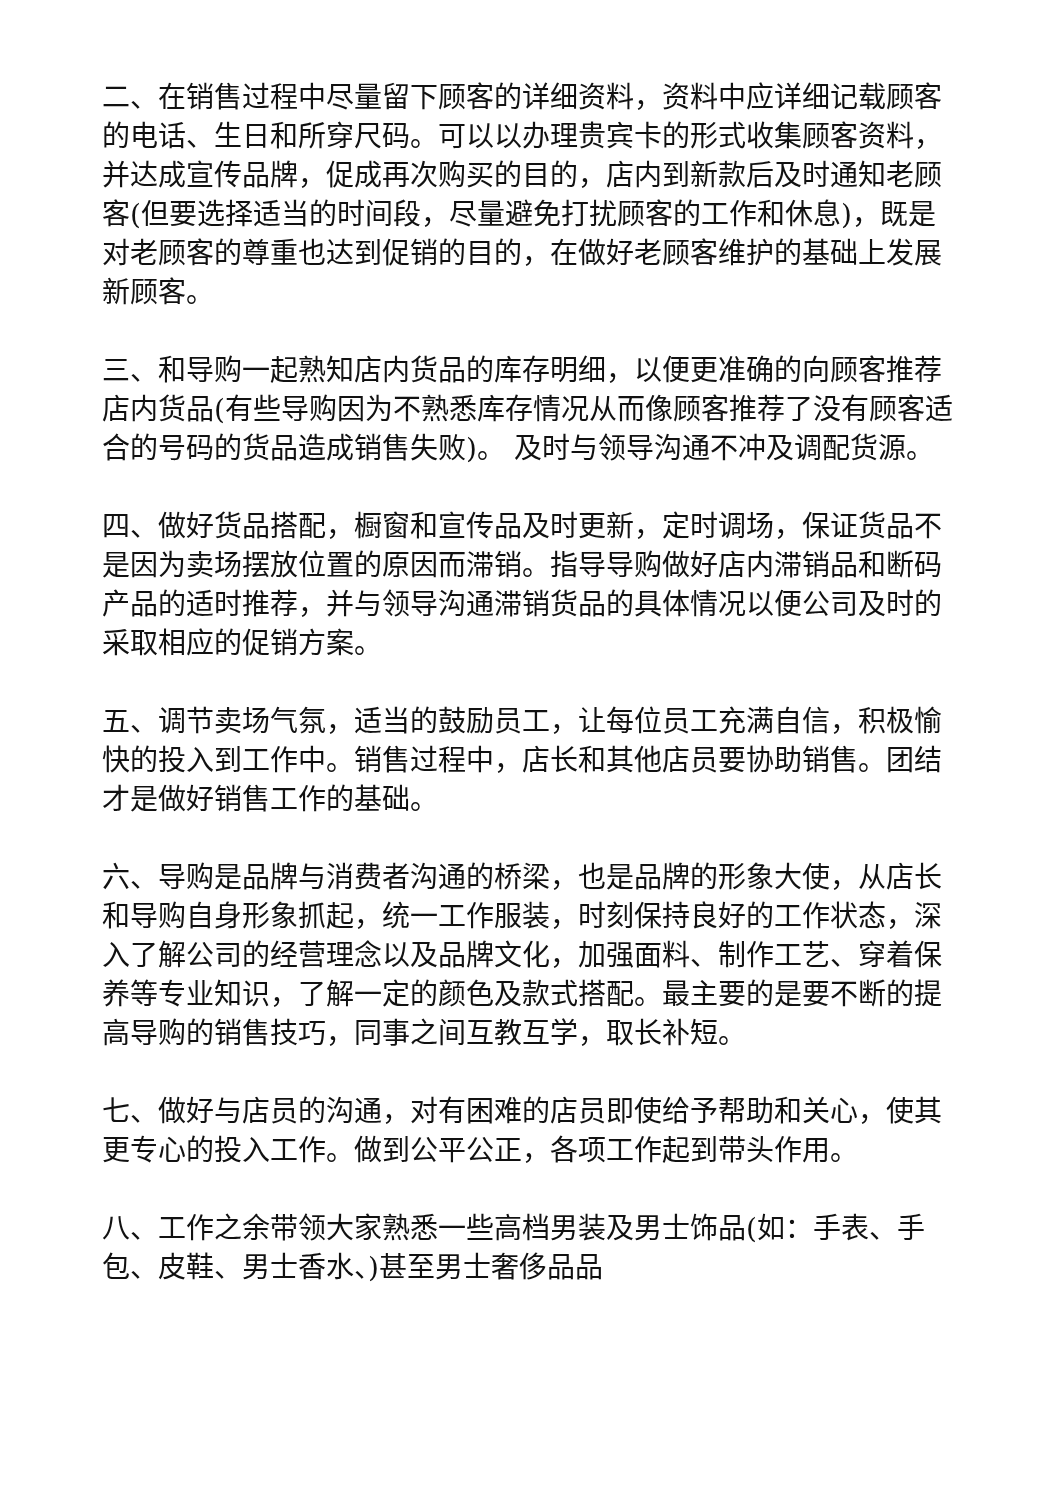二、在销售过程中尽量留下顾客的详细资料，资料中应详细记载顾客的电话、生日和所穿尺码。可以以办理贵宾卡的形式收集顾客资料，并达成宣传品牌，促成再次购买的目的，店内到新款后及时通知老顾客(但要选择适当的时间段，尽量避免打扰顾客的工作和休息)，既是对老顾客的尊重也达到促销的目的，在做好老顾客维护的基础上发展新顾客。
三、和导购一起熟知店内货品的库存明细，以便更准确的向顾客推荐店内货品(有些导购因为不熟悉库存情况从而像顾客推荐了没有顾客适合的号码的货品造成销售失败)。 及时与领导沟通不冲及调配货源。
四、做好货品搭配，橱窗和宣传品及时更新，定时调场，保证货品不是因为卖场摆放位置的原因而滞销。指导导购做好店内滞销品和断码产品的适时推荐，并与领导沟通滞销货品的具体情况以便公司及时的采取相应的促销方案。
五、调节卖场气氛，适当的鼓励员工，让每位员工充满自信，积极愉快的投入到工作中。销售过程中，店长和其他店员要协助销售。团结才是做好销售工作的基础。
六、导购是品牌与消费者沟通的桥梁，也是品牌的形象大使，从店长和导购自身形象抓起，统一工作服装，时刻保持良好的工作状态，深入了解公司的经营理念以及品牌文化，加强面料、制作工艺、穿着保养等专业知识，了解一定的颜色及款式搭配。最主要的是要不断的提高导购的销售技巧，同事之间互教互学，取长补短。
七、做好与店员的沟通，对有困难的店员即使给予帮助和关心，使其更专心的投入工作。做到公平公正，各项工作起到带头作用。
八、工作之余带领大家熟悉一些高档男装及男士饰品(如：手表、手包、皮鞋、男士香水、)甚至男士奢侈品品